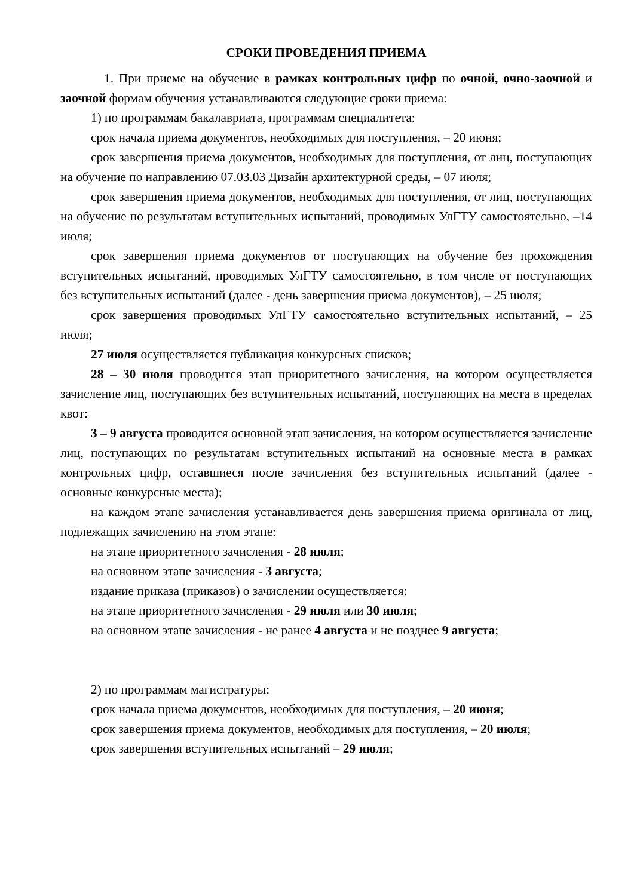СРОКИ ПРОВЕДЕНИЯ ПРИЕМА
1. При приеме на обучение в рамках контрольных цифр по очной, очно-заочной и заочной формам обучения устанавливаются следующие сроки приема:
1) по программам бакалавриата, программам специалитета:
срок начала приема документов, необходимых для поступления, – 20 июня;
срок завершения приема документов, необходимых для поступления, от лиц, поступающих на обучение по направлению 07.03.03 Дизайн архитектурной среды, – 07 июля;
срок завершения приема документов, необходимых для поступления, от лиц, поступающих на обучение по результатам вступительных испытаний, проводимых УлГТУ самостоятельно, –14 июля;
срок завершения приема документов от поступающих на обучение без прохождения вступительных испытаний, проводимых УлГТУ самостоятельно, в том числе от поступающих без вступительных испытаний (далее - день завершения приема документов), – 25 июля;
срок завершения проводимых УлГТУ самостоятельно вступительных испытаний, – 25 июля;
27 июля осуществляется публикация конкурсных списков;
28 – 30 июля проводится этап приоритетного зачисления, на котором осуществляется зачисление лиц, поступающих без вступительных испытаний, поступающих на места в пределах квот:
3 – 9 августа проводится основной этап зачисления, на котором осуществляется зачисление лиц, поступающих по результатам вступительных испытаний на основные места в рамках контрольных цифр, оставшиеся после зачисления без вступительных испытаний (далее - основные конкурсные места);
на каждом этапе зачисления устанавливается день завершения приема оригинала от лиц, подлежащих зачислению на этом этапе:
на этапе приоритетного зачисления - 28 июля;
на основном этапе зачисления - 3 августа;
издание приказа (приказов) о зачислении осуществляется:
на этапе приоритетного зачисления - 29 июля или 30 июля;
на основном этапе зачисления - не ранее 4 августа и не позднее 9 августа;
2) по программам магистратуры:
срок начала приема документов, необходимых для поступления, – 20 июня;
срок завершения приема документов, необходимых для поступления, – 20 июля;
срок завершения вступительных испытаний – 29 июля;